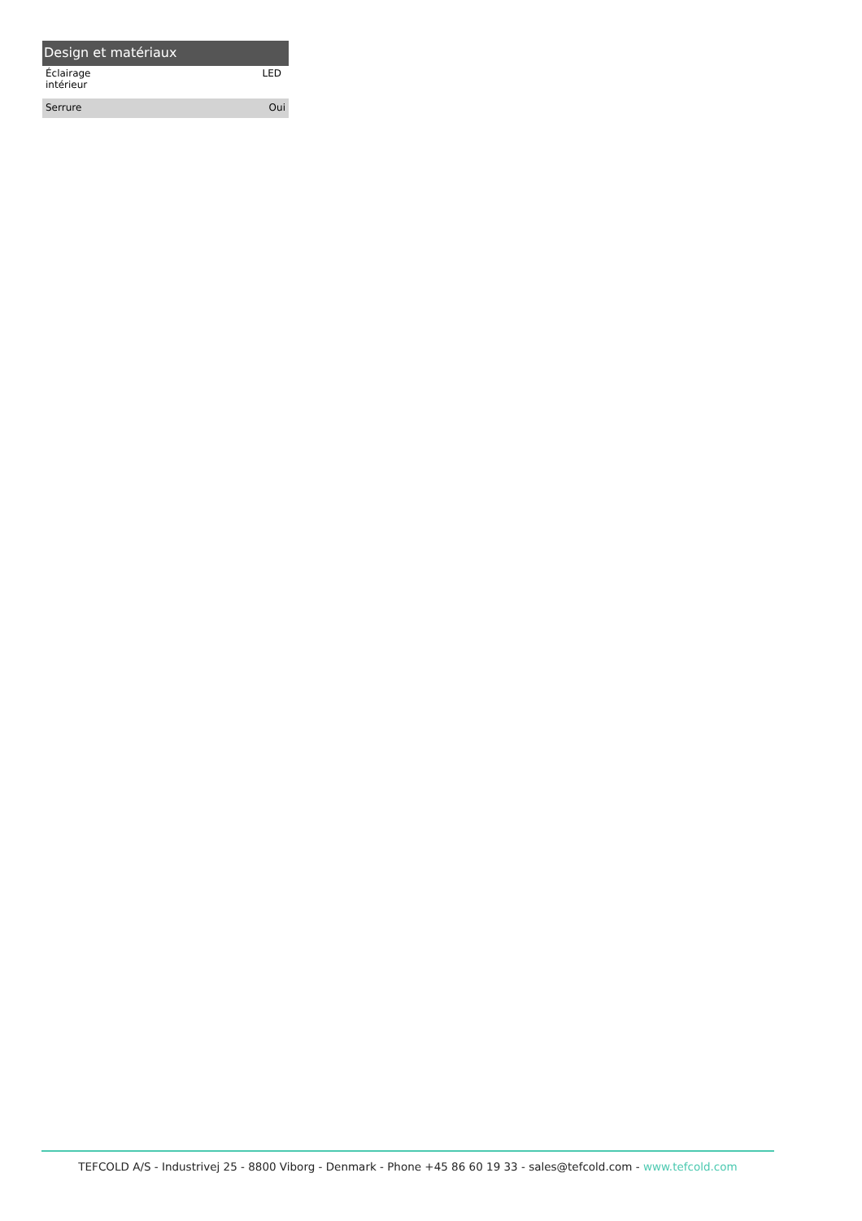Design et matériaux
| Éclairage intérieur | LED |
| Serrure | Oui |
TEFCOLD A/S - Industrivej 25 - 8800 Viborg - Denmark - Phone +45 86 60 19 33 - sales@tefcold.com - www.tefcold.com